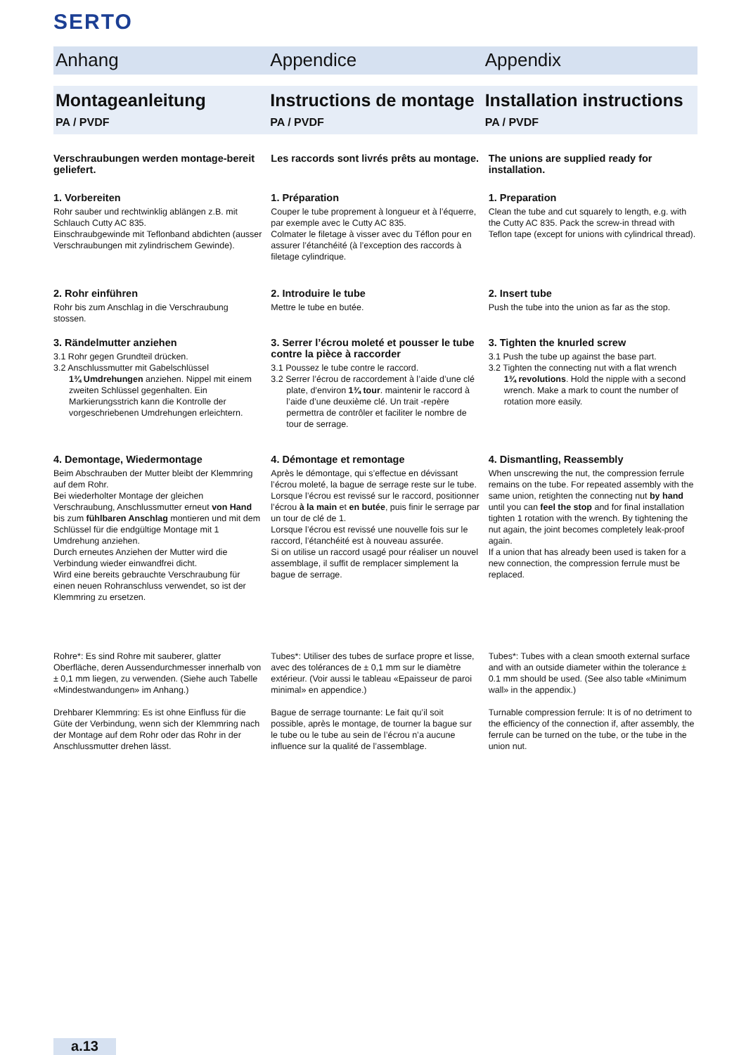SERTO
Anhang Appendice Appendix
Montageanleitung
PA / PVDF
Instructions de montage
PA / PVDF
Installation instructions
PA / PVDF
Verschraubungen werden montage-bereit geliefert.
Les raccords sont livrés prêts au montage.
The unions are supplied ready for installation.
1. Vorbereiten
Rohr sauber und rechtwinklig ablängen z.B. mit Schlauch Cutty AC 835.
Einschraubgewinde mit Teflonband abdichten (ausser Verschraubungen mit zylindrischem Gewinde).
1. Préparation
Couper le tube proprement à longueur et à l’équerre, par exemple avec le Cutty AC 835.
Colmater le filetage à visser avec du Téflon pour en assurer l’étanchéité (à l’exception des raccords à filetage cylindrique.
1. Preparation
Clean the tube and cut squarely to length, e.g. with the Cutty AC 835. Pack the screw-in thread with Teflon tape (except for unions with cylindrical thread).
2. Rohr einführen
Rohr bis zum Anschlag in die Verschraubung stossen.
2. Introduire le tube
Mettre le tube en butée.
2. Insert tube
Push the tube into the union as far as the stop.
3. Rändelmutter anziehen
3.1 Rohr gegen Grundteil drücken.
3.2 Anschlussmutter mit Gabelschlüssel
1¾ Umdrehungen anziehen. Nippel mit einem zweiten Schlüssel gegenhalten. Ein Markierungsstrich kann die Kontrolle der vorgeschriebenen Umdrehungen erleichtern.
3. Serrer l’écrou moleté et pousser le tube contre la pièce à raccorder
3.1 Poussez le tube contre le raccord.
3.2 Serrer l’écrou de raccordement à l’aide d’une clé
plate, d’environ 1¾ tour. maintenir le raccord à l’aide d’une deuxième clé. Un trait -repère permettra de contrôler et faciliter le nombre de tour de serrage.
3. Tighten the knurled screw
3.1 Push the tube up against the base part.
3.2 Tighten the connecting nut with a flat wrench
1¾ revolutions. Hold the nipple with a second wrench. Make a mark to count the number of rotation more easily.
4. Demontage, Wiedermontage
Beim Abschrauben der Mutter bleibt der Klemmring auf dem Rohr.
Bei wiederholter Montage der gleichen Verschraubung, Anschlussmutter erneut von Hand bis zum fühlbaren Anschlag montieren und mit dem Schlüssel für die endgültige Montage mit 1 Umdrehung anziehen.
Durch erneutes Anziehen der Mutter wird die Verbindung wieder einwandfrei dicht.
Wird eine bereits gebrauchte Verschraubung für einen neuen Rohranschluss verwendet, so ist der Klemmring zu ersetzen.
4. Démontage et remontage
Après le démontage, qui s’effectue en dévissant l’écrou moleté, la bague de serrage reste sur le tube. Lorsque l’écrou est revissé sur le raccord, positionner l’écrou à la main et en butée, puis finir le serrage par un tour de clé de 1.
Lorsque l’écrou est revissé une nouvelle fois sur le raccord, l’étanchéité est à nouveau assurée.
Si on utilise un raccord usagé pour réaliser un nouvel assemblage, il suffit de remplacer simplement la bague de serrage.
4. Dismantling, Reassembly
When unscrewing the nut, the compression ferrule remains on the tube. For repeated assembly with the same union, retighten the connecting nut by hand until you can feel the stop and for final installation tighten 1 rotation with the wrench. By tightening the nut again, the joint becomes completely leak-proof again.
If a union that has already been used is taken for a new connection, the compression ferrule must be replaced.
Rohre*: Es sind Rohre mit sauberer, glatter Oberfläche, deren Aussendurchmesser innerhalb von ± 0,1 mm liegen, zu verwenden. (Siehe auch Tabelle «Mindestwandungen» im Anhang.)
Drehbarer Klemmring: Es ist ohne Einfluss für die Güte der Verbindung, wenn sich der Klemmring nach der Montage auf dem Rohr oder das Rohr in der Anschlussmutter drehen lässt.
Tubes*: Utiliser des tubes de surface propre et lisse, avec des tolérances de ± 0,1 mm sur le diamètre extérieur. (Voir aussi le tableau «Epaisseur de paroi minimal» en appendice.)
Bague de serrage tournante: Le fait qu’il soit possible, après le montage, de tourner la bague sur le tube ou le tube au sein de l’écrou n’a aucune influence sur la qualité de l’assemblage.
Tubes*: Tubes with a clean smooth external surface and with an outside diameter within the tolerance ± 0.1 mm should be used. (See also table «Minimum wall» in the appendix.)
Turnable compression ferrule: It is of no detriment to the efficiency of the connection if, after assembly, the ferrule can be turned on the tube, or the tube in the union nut.
a.13